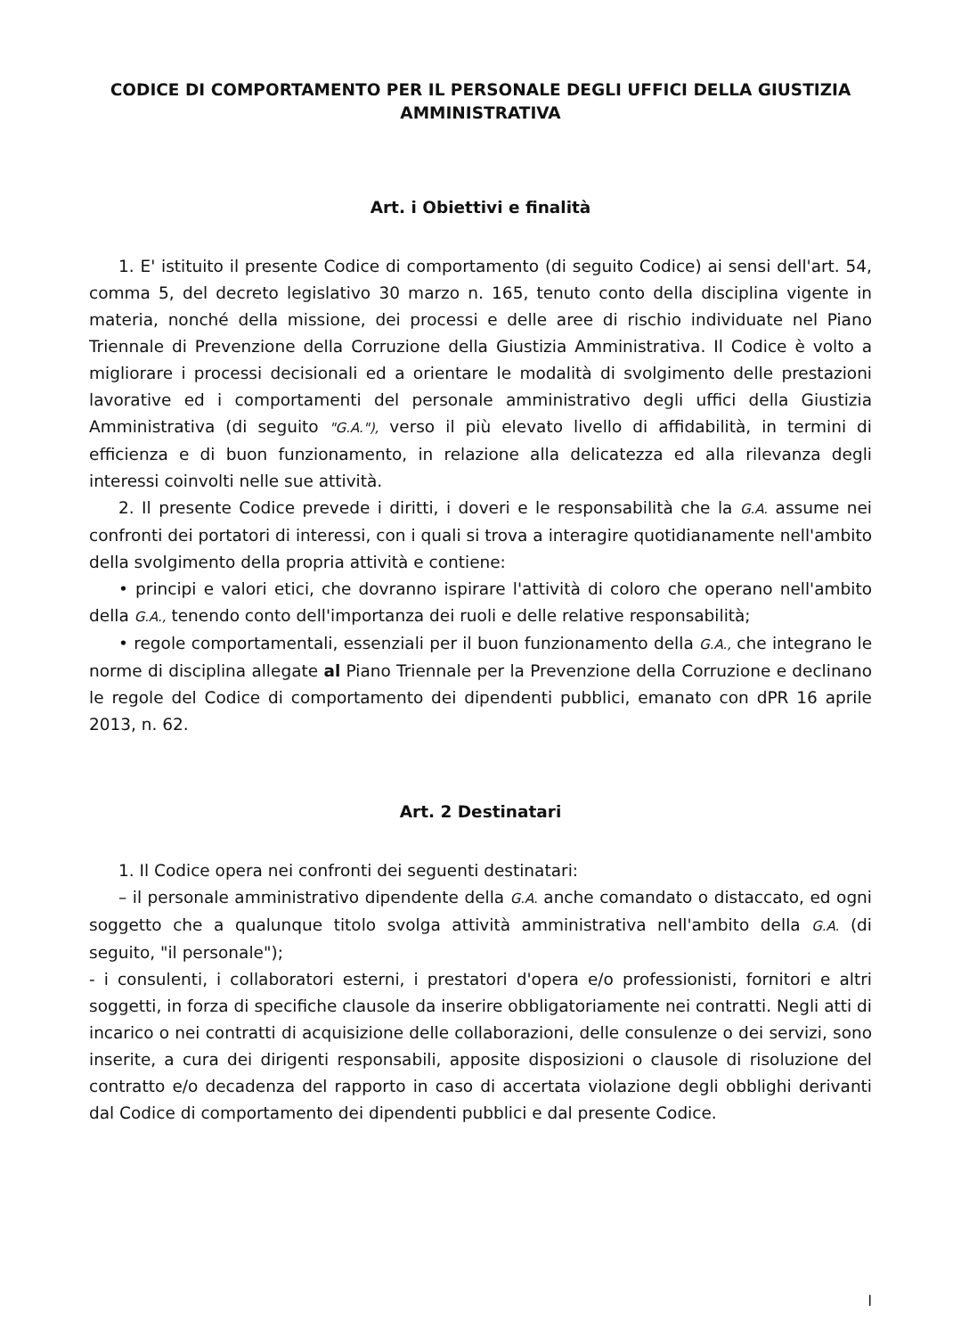CODICE DI COMPORTAMENTO PER IL PERSONALE DEGLI UFFICI DELLA GIUSTIZIA AMMINISTRATIVA
Art. i Obiettivi e finalità
1. E' istituito il presente Codice di comportamento (di seguito Codice) ai sensi dell'art. 54, comma 5, del decreto legislativo 30 marzo n. 165, tenuto conto della disciplina vigente in materia, nonché della missione, dei processi e delle aree di rischio individuate nel Piano Triennale di Prevenzione della Corruzione della Giustizia Amministrativa. Il Codice è volto a migliorare i processi decisionali ed a orientare le modalità di svolgimento delle prestazioni lavorative ed i comportamenti del personale amministrativo degli uffici della Giustizia Amministrativa (di seguito "G.A."), verso il più elevato livello di affidabilità, in termini di efficienza e di buon funzionamento, in relazione alla delicatezza ed alla rilevanza degli interessi coinvolti nelle sue attività.
2. Il presente Codice prevede i diritti, i doveri e le responsabilità che la G.A. assume nei confronti dei portatori di interessi, con i quali si trova a interagire quotidianamente nell'ambito della svolgimento della propria attività e contiene:
• principi e valori etici, che dovranno ispirare l'attività di coloro che operano nell'ambito della G.A., tenendo conto dell'importanza dei ruoli e delle relative responsabilità;
• regole comportamentali, essenziali per il buon funzionamento della G.A., che integrano le norme di disciplina allegate al Piano Triennale per la Prevenzione della Corruzione e declinano le regole del Codice di comportamento dei dipendenti pubblici, emanato con dPR 16 aprile 2013, n. 62.
Art. 2 Destinatari
1. Il Codice opera nei confronti dei seguenti destinatari:
– il personale amministrativo dipendente della G.A. anche comandato o distaccato, ed ogni soggetto che a qualunque titolo svolga attività amministrativa nell'ambito della G.A. (di seguito, "il personale");
- i consulenti, i collaboratori esterni, i prestatori d'opera e/o professionisti, fornitori e altri soggetti, in forza di specifiche clausole da inserire obbligatoriamente nei contratti. Negli atti di incarico o nei contratti di acquisizione delle collaborazioni, delle consulenze o dei servizi, sono inserite, a cura dei dirigenti responsabili, apposite disposizioni o clausole di risoluzione del contratto e/o decadenza del rapporto in caso di accertata violazione degli obblighi derivanti dal Codice di comportamento dei dipendenti pubblici e dal presente Codice.
l